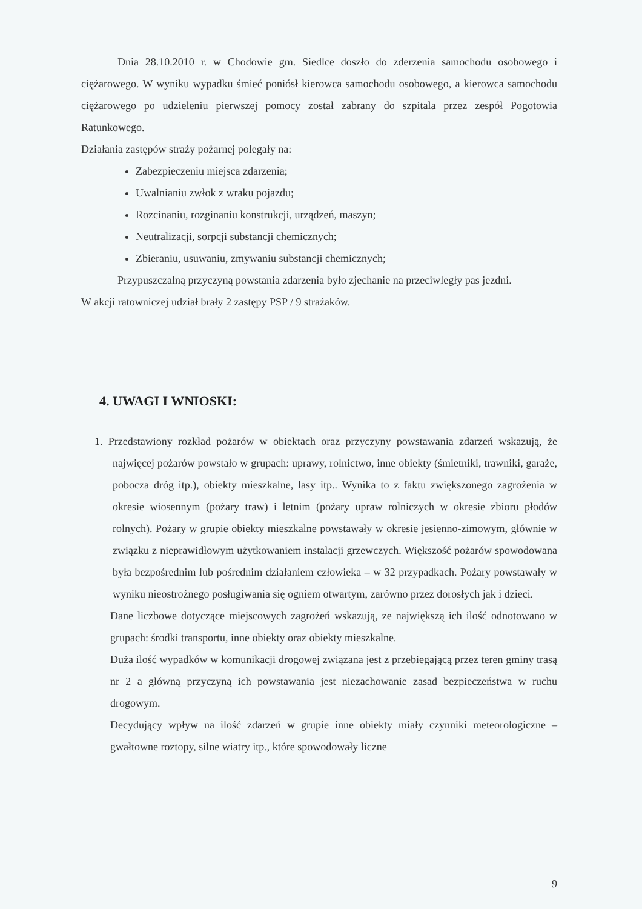Dnia 28.10.2010 r. w Chodowie gm. Siedlce doszło do zderzenia samochodu osobowego i ciężarowego. W wyniku wypadku śmieć poniósł kierowca samochodu osobowego, a kierowca samochodu ciężarowego po udzieleniu pierwszej pomocy został zabrany do szpitala przez zespół Pogotowia Ratunkowego.
Działania zastępów straży pożarnej polegały na:
Zabezpieczeniu miejsca zdarzenia;
Uwalnianiu zwłok z wraku pojazdu;
Rozcinaniu, rozginaniu konstrukcji, urządzeń, maszyn;
Neutralizacji, sorpcji substancji chemicznych;
Zbieraniu, usuwaniu, zmywaniu substancji chemicznych;
Przypuszczalną przyczyną powstania zdarzenia było zjechanie na przeciwległy pas jezdni.
W akcji ratowniczej udział brały 2 zastępy PSP / 9 strażaków.
4. UWAGI I WNIOSKI:
1. Przedstawiony rozkład pożarów w obiektach oraz przyczyny powstawania zdarzeń wskazują, że najwięcej pożarów powstało w grupach: uprawy, rolnictwo, inne obiekty (śmietniki, trawniki, garaże, pobocza dróg itp.), obiekty mieszkalne, lasy itp.. Wynika to z faktu zwiększonego zagrożenia w okresie wiosennym (pożary traw) i letnim (pożary upraw rolniczych w okresie zbioru płodów rolnych). Pożary w grupie obiekty mieszkalne powstawały w okresie jesienno-zimowym, głównie w związku z nieprawidłowym użytkowaniem instalacji grzewczych. Większość pożarów spowodowana była bezpośrednim lub pośrednim działaniem człowieka – w 32 przypadkach. Pożary powstawały w wyniku nieostrożnego posługiwania się ogniem otwartym, zarówno przez dorosłych jak i dzieci.
Dane liczbowe dotyczące miejscowych zagrożeń wskazują, ze największą ich ilość odnotowano w grupach: środki transportu, inne obiekty oraz obiekty mieszkalne.
Duża ilość wypadków w komunikacji drogowej związana jest z przebiegającą przez teren gminy trasą nr 2 a główną przyczyną ich powstawania jest niezachowanie zasad bezpieczeństwa w ruchu drogowym.
Decydujący wpływ na ilość zdarzeń w grupie inne obiekty miały czynniki meteorologiczne – gwałtowne roztopy, silne wiatry itp., które spowodowały liczne
9